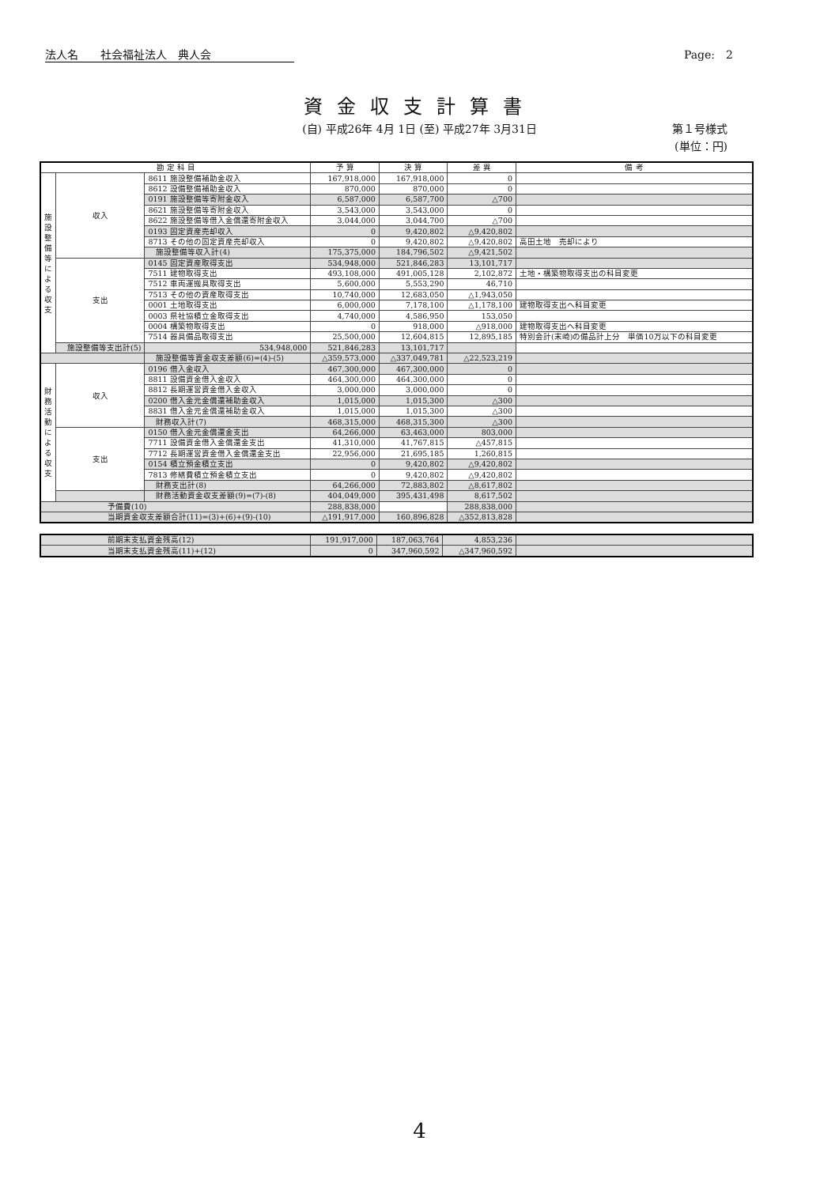法人名　　社会福祉法人　典人会 Page:　2
資金収支計算書
(自) 平成26年 4月 1日 (至) 平成27年 3月31日
第１号様式
(単位：円)
| 勘 定 科 目 | | | 予 算 | 決 算 | 差 異 | 備 考 | |
| --- | --- | --- | --- | --- | --- | --- | --- |
| 施設整備等による収支 | 収入 | 8611 施設整備補助金収入 | 167,918,000 | 167,918,000 | 0 | | |
| | | 8612 設備整備補助金収入 | 870,000 | 870,000 | 0 | | |
| | | 0191 施設整備等寄附金収入 | 6,587,000 | 6,587,700 | △700 | | |
| | | 8621 施設整備等寄附金収入 | 3,543,000 | 3,543,000 | 0 | | |
| | | 8622 施設整備等借入金償還寄附金収入 | 3,044,000 | 3,044,700 | △700 | | |
| | | 0193 固定資産売却収入 | 0 | 9,420,802 | △9,420,802 | | |
| | | 8713 その他の固定資産売却収入 | 0 | 9,420,802 | △9,420,802 | 高田土地 売却により | |
| | | 施設整備等収入計(4) | 175,375,000 | 184,796,502 | △9,421,502 | | |
| | 支出 | 0145 固定資産取得支出 | 534,948,000 | 521,846,283 | 13,101,717 | | |
| | | 7511 建物取得支出 | 493,108,000 | 491,005,128 | 2,102,872 | 土地・構築物取得支出の科目変更 | |
| | | 7512 車両運搬具取得支出 | 5,600,000 | 5,553,290 | 46,710 | | |
| | | 7513 その他の資産取得支出 | 10,740,000 | 12,683,050 | △1,943,050 | | |
| | | 0001 土地取得支出 | 6,000,000 | 7,178,100 | △1,178,100 | 建物取得支出へ科目変更 | |
| | | 0003 県社協積立金取得支出 | 4,740,000 | 4,586,950 | 153,050 | | |
| | | 0004 構築物取得支出 | 0 | 918,000 | △918,000 | 建物取得支出へ科目変更 | |
| | | 7514 器具備品取得支出 | 25,500,000 | 12,604,815 | 12,895,185 | 特別会計(末崎)の備品計上分 単価10万以下の科目変更 | |
| | | | 施設整備等支出計(5) | 534,948,000 | 521,846,283 | 13,101,717 | |
| | | 施設整備等資金収支差額(6)=(4)-(5) | △359,573,000 | △337,049,781 | △22,523,219 | | |
| 財務活動による収支 | 収入 | 0196 借入金収入 | 467,300,000 | 467,300,000 | 0 | | |
| | | 8811 設備資金借入金収入 | 464,300,000 | 464,300,000 | 0 | | |
| | | 8812 長期運営資金借入金収入 | 3,000,000 | 3,000,000 | 0 | | |
| | | 0200 借入金元金償還補助金収入 | 1,015,000 | 1,015,300 | △300 | | |
| | | 8831 借入金元金償還補助金収入 | 1,015,000 | 1,015,300 | △300 | | |
| | | 財務収入計(7) | 468,315,000 | 468,315,300 | △300 | | |
| | 支出 | 0150 借入金元金償還金支出 | 64,266,000 | 63,463,000 | 803,000 | | |
| | | 7711 設備資金借入金償還金支出 | 41,310,000 | 41,767,815 | △457,815 | | |
| | | 7712 長期運営資金借入金償還金支出 | 22,956,000 | 21,695,185 | 1,260,815 | | |
| | | 0154 積立預金積立支出 | 0 | 9,420,802 | △9,420,802 | | |
| | | 7813 修繕費積立預金積立支出 | 0 | 9,420,802 | △9,420,802 | | |
| | | 財務支出計(8) | 64,266,000 | 72,883,802 | △8,617,802 | | |
| | | 財務活動資金収支差額(9)=(7)-(8) | 404,049,000 | 395,431,498 | 8,617,502 | | |
| 予備費(10) | | | 288,838,000 | | 288,838,000 | | |
| 当期資金収支差額合計(11)=(3)+(6)+(9)-(10) | | | △191,917,000 | 160,896,828 | △352,813,828 | | |
| 前期末支払資金残高(12) | 191,917,000 | 187,063,764 | 4,853,236 | |
| 当期末支払資金残高(11)+(12) | 0 | 347,960,592 | △347,960,592 | |
4